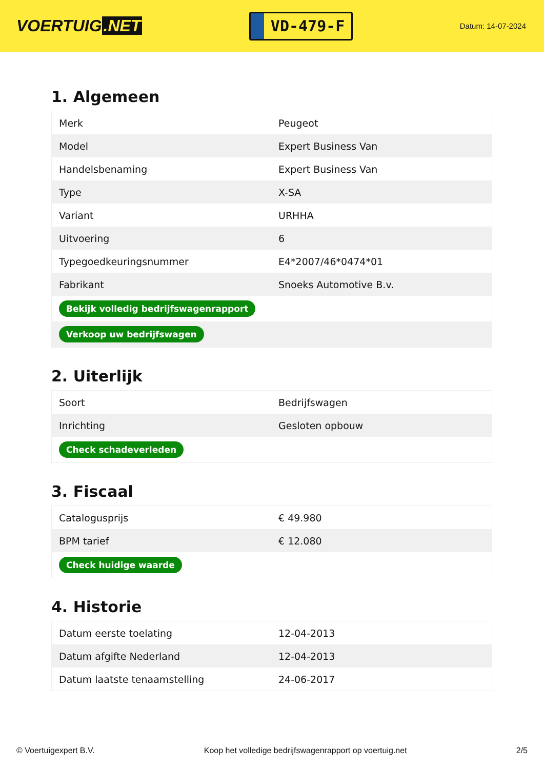VOERTUIG.NET
VD-479-F
Datum: 14-07-2024
1. Algemeen
| Merk | Peugeot |
| Model | Expert Business Van |
| Handelsbenaming | Expert Business Van |
| Type | X-SA |
| Variant | URHHA |
| Uitvoering | 6 |
| Typegoedkeuringsnummer | E4*2007/46*0474*01 |
| Fabrikant | Snoeks Automotive B.v. |
| Bekijk volledig bedrijfswagenrapport | |
| Verkoop uw bedrijfswagen | |
2. Uiterlijk
| Soort | Bedrijfswagen |
| Inrichting | Gesloten opbouw |
| Check schadeverleden | |
3. Fiscaal
| Catalogusprijs | € 49.980 |
| BPM tarief | € 12.080 |
| Check huidige waarde | |
4. Historie
| Datum eerste toelating | 12-04-2013 |
| Datum afgifte Nederland | 12-04-2013 |
| Datum laatste tenaamstelling | 24-06-2017 |
© Voertuigexpert B.V. Koop het volledige bedrijfswagenrapport op voertuig.net 2/5